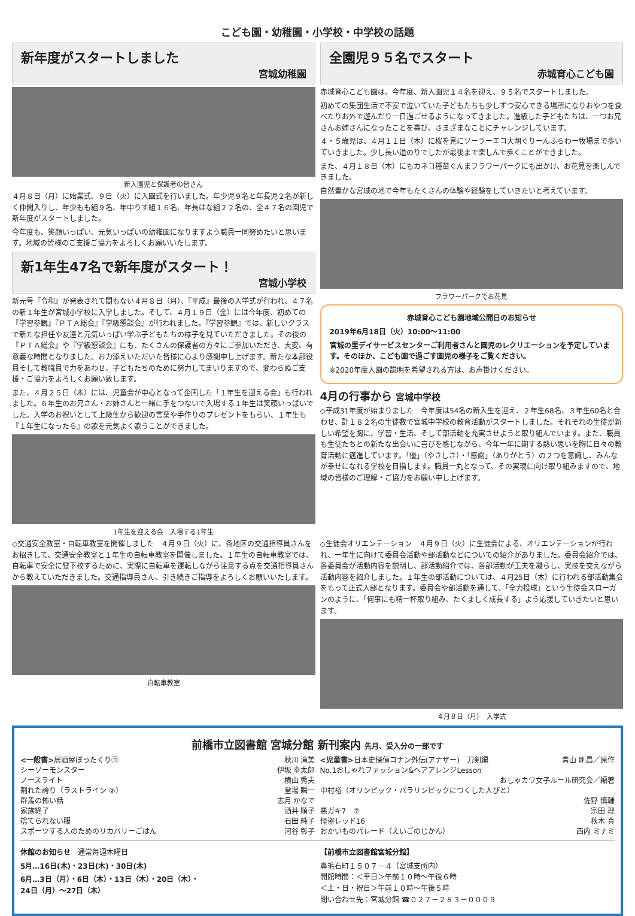こども園・幼稚園・小学校・中学校の話題
新年度がスタートしました
宮城幼稚園
新入園児と保護者の皆さん
４月８日（月）に始業式、９日（火）に入園式を行いました。年少児９名と年長児２名が新しく仲間入りし、年少もも組９名、年中りす組１６名、年長はな組２２名の、全４７名の園児で新年度がスタートしました。
今年度も、笑顔いっぱい、元気いっぱいの幼稚園になりますよう職員一同努めたいと思います。地域の皆様のご支援ご協力をよろしくお願いいたします。
新1年生47名で新年度がスタート！
宮城小学校
新元号『令和』が発表されて間もない４月８日（月）、『平成』最後の入学式が行われ、４７名の新１年生が宮城小学校に入学しました。そして、４月１９日（金）には今年度、初めての『学習参観』『ＰＴＡ総会』『学級懇談会』が行われました。『学習参観』では、新しいクラスで新たな担任や友達と元気いっぱい学ぶ子どもたちの様子を見ていただきました。その後の『ＰＴＡ総会』や『学級懇談会』にも、たくさんの保護者の方々にご参加いただき、大変、有意義な時間となりました。お力添えいただいた皆様に心より感謝申し上げます。新たな本部役員そして教職員で力をあわせ、子どもたちのために努力してまいりますので、変わらぬご支援・ご協力をよろしくお願い致します。
また、４月２５日（木）には、児童会が中心となって企画した「１年生を迎える会」も行われました。６年生のお兄さん・お姉さんと一緒に手をつないで入場する１年生は笑顔いっぱいでした。入学のお祝いとして上級生から歓迎の言葉や手作りのプレゼントをもらい、１年生も『１年生になったら』の歌を元気よく歌うことができました。
1年生を迎える会　入場する1年生
全園児９５名でスタート
赤城育心こども園
赤城育心こども園は、今年度、新入園児１４名を迎え、９５名でスタートしました。
初めての集団生活で不安で泣いていた子どもたちも少しずつ安心できる場所になりおやつを食べたりお外で遊んだり一日過ごせるようになってきました。進級した子どもたちは、一つお兄さんお姉さんになったことを喜び、さまざまなことにチャレンジしています。
４・５歳児は、４月１１日（木）に桜を見にソーラーエコ大胡ぐりーんふらわー牧場まで歩いていきました。少し長い道のりでしたが最後まで楽しんで歩くことができました。
また、４月１８日（木）にもカネコ種苗ぐんまフラワーパークにも出かけ、お花見を楽しんできました。
自然豊かな宮城の地で今年もたくさんの体験や経験をしていきたいと考えています。
フラワーパークでお花見
赤城育心こども園地域公開日のお知らせ
2019年6月18日（火）10:00～11:00
宮城の里デイサービスセンターご利用者さんと園児のレクリエーションを予定しています。そのほか、こども園で過ごす園児の様子をご覧ください。
※2020年度入園の説明を希望される方は、お声掛けください。
4月の行事から 宮城中学校
◇平成31年度が始まりました　今年度は54名の新入生を迎え、２年生68名、３年生60名と合わせ、計１８２名の生徒数で宮城中学校の教育活動がスタートしました。それぞれの生徒が新しい希望を胸に、学習・生活、そして部活動を充実させようと取り組んでいます。また、職員も生徒たちとの新たな出会いに喜びを感じながら、今年一年に期する熱い思いを胸に日々の教育活動に邁進しています。「優」（やさしさ）・「感謝」（ありがとう）の２つを意識し、みんなが幸せになれる学校を目指します。職員一丸となって、その実現に向け取り組みますので、地域の皆様のご理解・ご協力をお願い申し上げます。
◇交通安全教室・自転車教室を開催しました　４月９日（火）に、各地区の交通指導員さんをお招きして、交通安全教室と１年生の自転車教室を開催しました。１年生の自転車教室では、自転車で安全に登下校するために、実際に自転車を運転しながら注意する点を交通指導員さんから教えていただきました。交通指導員さん、引き続きご指導をよろしくお願いいたします。
自転車教室
◇生徒会オリエンテーション　４月９日（火）に生徒会による、オリエンテーションが行われ、一年生に向けて委員会活動や部活動などについての紹介がありました。委員会紹介では、各委員会が活動内容を説明し、部活動紹介では、各部活動が工夫を凝らし、実技を交えながら活動内容を紹介しました。１年生の部活動については、４月25日（木）に行われる部活動集会をもって正式入部となります。委員会や部活動を通して、「全力投球」という生徒会スローガンのように、「何事にも精一杯取り組み、たくましく成長する」よう応援していきたいと思います。
４月８日（月）　入学式
前橋市立図書館 宮城分館 新刊案内 先月、受入分の一部です
<一般書>居酒屋ぼったくり⑪ 秋川 滝美
シーソーモンスター 伊坂 幸太郎
ノースライト 横山 秀夫
割れた誇り（ラストライン ②） 堂場 瞬一
群馬の怖い話 志月 かなで
家族終了 酒井 順子
捨てられない服 石田 純子
スポーツする人のためのリカバリーごはん 河谷 彰子
<児童書>日本史探偵コナン外伝(アナザー)　刀剣編 青山 剛昌／原作
No.1おしゃれファッション&ヘアアレンジLesson
おしゃカワ女子ルール研究会／編著
中村裕（オリンピック・パラリンピックにつくした人びと）
佐野 慎輔
悪ガキ7　⑦ 宗田 理
怪盗レッド16 秋木 真
おかいものパレード（えいごのじかん） 西内 ミナミ
休館のお知らせ　通常毎週木曜日
5月…16日(木)・23日(木)・30日(木)
6月…3日（月）・6日（木）・13日（木）・20日（木）・
24日（月）～27日（木）
【前橋市立図書館宮城分館】
鼻毛石町１５０７－４（宮城支所内）
開館時間：＜平日＞午前１０時～午後６時
＜土・日・祝日＞午前１０時～午後５時
問い合わせ先：宮城分館 ☎０２７－２８３－０００９